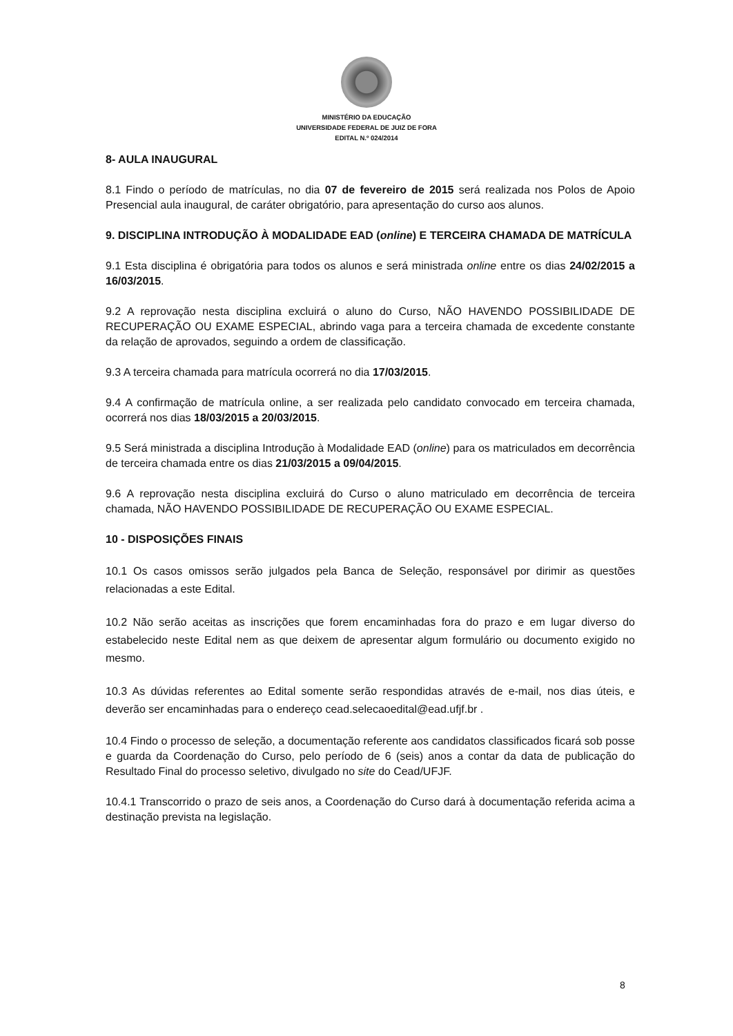MINISTÉRIO DA EDUCAÇÃO
UNIVERSIDADE FEDERAL DE JUIZ DE FORA
EDITAL N.º 024/2014
8- AULA INAUGURAL
8.1 Findo o período de matrículas, no dia 07 de fevereiro de 2015 será realizada nos Polos de Apoio Presencial aula inaugural, de caráter obrigatório, para apresentação do curso aos alunos.
9. DISCIPLINA INTRODUÇÃO À MODALIDADE EAD (online) E TERCEIRA CHAMADA DE MATRÍCULA
9.1 Esta disciplina é obrigatória para todos os alunos e será ministrada online entre os dias 24/02/2015 a 16/03/2015.
9.2 A reprovação nesta disciplina excluirá o aluno do Curso, NÃO HAVENDO POSSIBILIDADE DE RECUPERAÇÃO OU EXAME ESPECIAL, abrindo vaga para a terceira chamada de excedente constante da relação de aprovados, seguindo a ordem de classificação.
9.3 A terceira chamada para matrícula ocorrerá no dia 17/03/2015.
9.4 A confirmação de matrícula online, a ser realizada pelo candidato convocado em terceira chamada, ocorrerá nos dias 18/03/2015 a 20/03/2015.
9.5 Será ministrada a disciplina Introdução à Modalidade EAD (online) para os matriculados em decorrência de terceira chamada entre os dias 21/03/2015 a 09/04/2015.
9.6 A reprovação nesta disciplina excluirá do Curso o aluno matriculado em decorrência de terceira chamada, NÃO HAVENDO POSSIBILIDADE DE RECUPERAÇÃO OU EXAME ESPECIAL.
10 - DISPOSIÇÕES FINAIS
10.1 Os casos omissos serão julgados pela Banca de Seleção, responsável por dirimir as questões relacionadas a este Edital.
10.2 Não serão aceitas as inscrições que forem encaminhadas fora do prazo e em lugar diverso do estabelecido neste Edital nem as que deixem de apresentar algum formulário ou documento exigido no mesmo.
10.3 As dúvidas referentes ao Edital somente serão respondidas através de e-mail, nos dias úteis, e deverão ser encaminhadas para o endereço cead.selecaoedital@ead.ufjf.br .
10.4 Findo o processo de seleção, a documentação referente aos candidatos classificados ficará sob posse e guarda da Coordenação do Curso, pelo período de 6 (seis) anos a contar da data de publicação do Resultado Final do processo seletivo, divulgado no site do Cead/UFJF.
10.4.1 Transcorrido o prazo de seis anos, a Coordenação do Curso dará à documentação referida acima a destinação prevista na legislação.
8